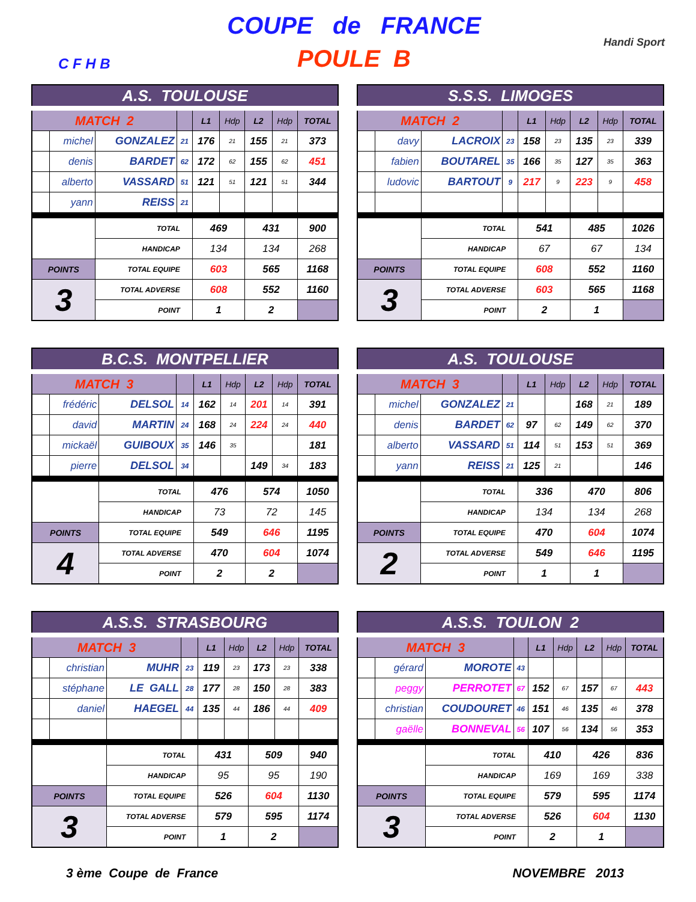C F H B
COUPE de FRANCE
POULE B
Handi Sport
| A.S. TOULOUSE | | | | | | | | |
| --- | --- | --- | --- | --- | --- | --- | --- | --- |
| MATCH 2 | | | | L1 | Hdp | L2 | Hdp | TOTAL |
| | michel | GONZALEZ | 21 | 176 | 21 | 155 | 21 | 373 |
| | denis | BARDET | 62 | 172 | 62 | 155 | 62 | 451 |
| | alberto | VASSARD | 51 | 121 | 51 | 121 | 51 | 344 |
| | yann | REISS | 21 | | | | | |
| | | TOTAL | | 469 | | 431 | | 900 |
| | | HANDICAP | | 134 | | 134 | | 268 |
| POINTS | | TOTAL EQUIPE | | 603 | | 565 | | 1168 |
| 3 | | TOTAL ADVERSE | | 608 | | 552 | | 1160 |
| | | POINT | | 1 | | 2 | | |
| S.S.S. LIMOGES | | | | | | | | |
| --- | --- | --- | --- | --- | --- | --- | --- | --- |
| MATCH 2 | | | | L1 | Hdp | L2 | Hdp | TOTAL |
| | davy | LACROIX | 23 | 158 | 23 | 135 | 23 | 339 |
| | fabien | BOUTAREL | 35 | 166 | 35 | 127 | 35 | 363 |
| | ludovic | BARTOUT | 9 | 217 | 9 | 223 | 9 | 458 |
| | | TOTAL | | 541 | | 485 | | 1026 |
| | | HANDICAP | | 67 | | 67 | | 134 |
| POINTS | | TOTAL EQUIPE | | 608 | | 552 | | 1160 |
| 3 | | TOTAL ADVERSE | | 603 | | 565 | | 1168 |
| | | POINT | | 2 | | 1 | | |
| B.C.S. MONTPELLIER | | | | | | | | |
| --- | --- | --- | --- | --- | --- | --- | --- | --- |
| MATCH 3 | | | | L1 | Hdp | L2 | Hdp | TOTAL |
| | frédéric | DELSOL | 14 | 162 | 14 | 201 | 14 | 391 |
| | david | MARTIN | 24 | 168 | 24 | 224 | 24 | 440 |
| | mickaël | GUIBOUX | 35 | 146 | 35 | | | 181 |
| | pierre | DELSOL | 34 | | | 149 | 34 | 183 |
| | | TOTAL | | 476 | | 574 | | 1050 |
| | | HANDICAP | | 73 | | 72 | | 145 |
| POINTS | | TOTAL EQUIPE | | 549 | | 646 | | 1195 |
| 4 | | TOTAL ADVERSE | | 470 | | 604 | | 1074 |
| | | POINT | | 2 | | 2 | | |
| A.S. TOULOUSE | | | | | | | | |
| --- | --- | --- | --- | --- | --- | --- | --- | --- |
| MATCH 3 | | | | L1 | Hdp | L2 | Hdp | TOTAL |
| | michel | GONZALEZ | 21 | | | 168 | 21 | 189 |
| | denis | BARDET | 62 | 97 | 62 | 149 | 62 | 370 |
| | alberto | VASSARD | 51 | 114 | 51 | 153 | 51 | 369 |
| | yann | REISS | 21 | 125 | 21 | | | 146 |
| | | TOTAL | | 336 | | 470 | | 806 |
| | | HANDICAP | | 134 | | 134 | | 268 |
| POINTS | | TOTAL EQUIPE | | 470 | | 604 | | 1074 |
| 2 | | TOTAL ADVERSE | | 549 | | 646 | | 1195 |
| | | POINT | | 1 | | 1 | | |
| A.S.S. STRASBOURG | | | | | | | | |
| --- | --- | --- | --- | --- | --- | --- | --- | --- |
| MATCH 3 | | | | L1 | Hdp | L2 | Hdp | TOTAL |
| | christian | MUHR | 23 | 119 | 23 | 173 | 23 | 338 |
| | stéphane | LE GALL | 28 | 177 | 28 | 150 | 28 | 383 |
| | daniel | HAEGEL | 44 | 135 | 44 | 186 | 44 | 409 |
| | | TOTAL | | 431 | | 509 | | 940 |
| | | HANDICAP | | 95 | | 95 | | 190 |
| POINTS | | TOTAL EQUIPE | | 526 | | 604 | | 1130 |
| 3 | | TOTAL ADVERSE | | 579 | | 595 | | 1174 |
| | | POINT | | 1 | | 2 | | |
| A.S.S. TOULON 2 | | | | | | | | |
| --- | --- | --- | --- | --- | --- | --- | --- | --- |
| MATCH 3 | | | | L1 | Hdp | L2 | Hdp | TOTAL |
| | gérard | MOROTE | 43 | | | | | |
| | peggy | PERROTET | 67 | 152 | 67 | 157 | 67 | 443 |
| | christian | COUDOURET | 46 | 151 | 46 | 135 | 46 | 378 |
| | gaëlle | BONNEVAL | 56 | 107 | 56 | 134 | 56 | 353 |
| | | TOTAL | | 410 | | 426 | | 836 |
| | | HANDICAP | | 169 | | 169 | | 338 |
| POINTS | | TOTAL EQUIPE | | 579 | | 595 | | 1174 |
| 3 | | TOTAL ADVERSE | | 526 | | 604 | | 1130 |
| | | POINT | | 2 | | 1 | | |
3 ème Coupe de France NOVEMBRE 2013